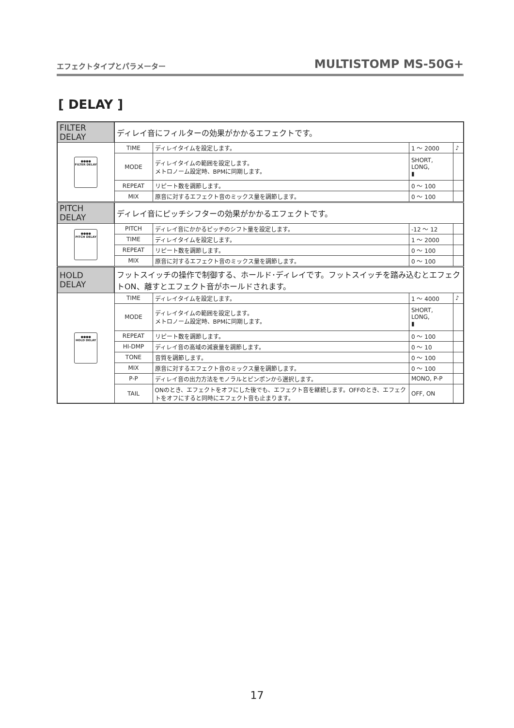エフェクトタイプとパラメーター MULTISTOMP MS-50G+
[ DELAY ]
| FILTER DELAY | ディレイ音にフィルターの効果がかかるエフェクトです。 | | | |
| ●●●● FILTER DELAY | TIME | ディレイタイムを設定します。 | 1 ～ 2000 | ♪ |
| | MODE | ディレイタイムの範囲を設定します。 メトロノーム設定時、BPMに同期します。 | SHORT, LONG, ▮ | |
| | REPEAT | リピート数を調節します。 | 0 ～ 100 | |
| | MIX | 原音に対するエフェクト音のミックス量を調節します。 | 0 ～ 100 | |
| PITCH DELAY | ディレイ音にピッチシフターの効果がかかるエフェクトです。 | | | |
| ●●●● PITCH DELAY | PITCH | ディレイ音にかかるピッチのシフト量を設定します。 | -12 ～ 12 | |
| | TIME | ディレイタイムを設定します。 | 1 ～ 2000 | |
| | REPEAT | リピート数を調節します。 | 0 ～ 100 | |
| | MIX | 原音に対するエフェクト音のミックス量を調節します。 | 0 ～ 100 | |
| HOLD DELAY | フットスイッチの操作で制御する、ホールド･ディレイです。フットスイッチを踏み込むとエフェクトON、離すとエフェクト音がホールドされます。 | | | |
| ●●●● HOLD DELAY | TIME | ディレイタイムを設定します。 | 1 ～ 4000 | ♪ |
| | MODE | ディレイタイムの範囲を設定します。 メトロノーム設定時、BPMに同期します。 | SHORT, LONG, ▮ | |
| | REPEAT | リピート数を調節します。 | 0 ～ 100 | |
| | HI-DMP | ディレイ音の高域の減衰量を調節します。 | 0 ～ 10 | |
| | TONE | 音質を調節します。 | 0 ～ 100 | |
| | MIX | 原音に対するエフェクト音のミックス量を調節します。 | 0 ～ 100 | |
| | P-P | ディレイ音の出力方法をモノラルとピンポンから選択します。 | MONO, P-P | |
| | TAIL | ONのとき、エフェクトをオフにした後でも、エフェクト音を継続します。OFFのとき、エフェクトをオフにすると同時にエフェクト音も止まります。 | OFF, ON | |
17